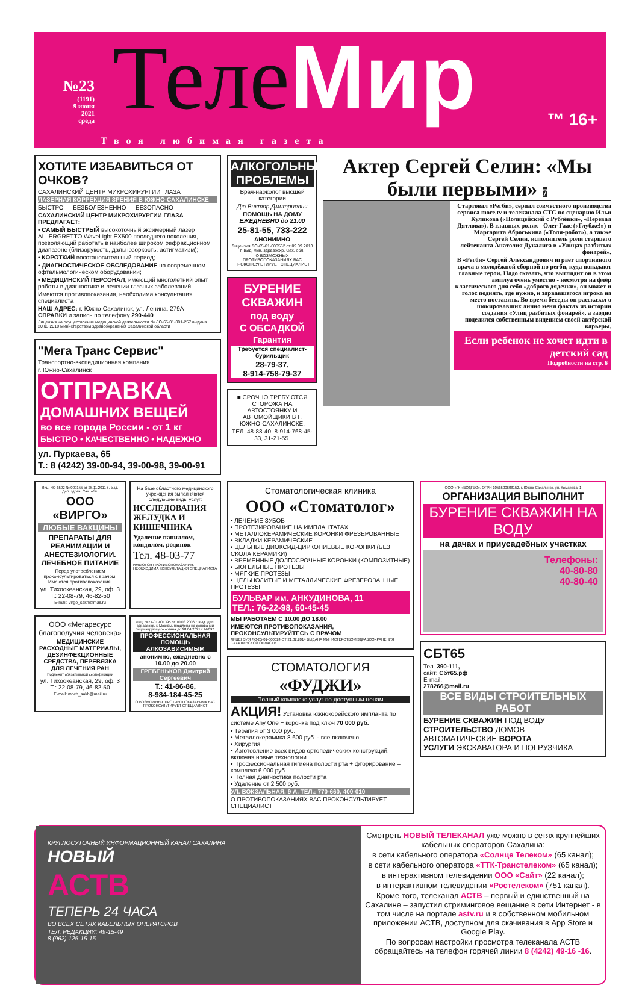№23
(1191)
9 июня
2021
среда
Теле Мир
Твоя любимая газета
™ 16+
ХОТИТЕ ИЗБАВИТЬСЯ ОТ ОЧКОВ?
САХАЛИНСКИЙ ЦЕНТР МИКРОХИРУРГИИ ГЛАЗА
ЛАЗЕРНАЯ КОРРЕКЦИЯ ЗРЕНИЯ В ЮЖНО-САХАЛИНСКЕ
БЫСТРО — БЕЗБОЛЕЗНЕННО — БЕЗОПАСНО
САХАЛИНСКИЙ ЦЕНТР МИКРОХИРУРГИИ ГЛАЗА ПРЕДЛАГАЕТ:
• САМЫЙ БЫСТРЫЙ высокоточный эксимерный лазер ALLERGRETTO WaveLight EX500 последнего поколения, позволяющий работать в наиболее широком рефракционном диапазоне (близорукость, дальнозоркость, астигматизм);
• КОРОТКИЙ восстановительный период;
• ДИАГНОСТИЧЕСКОЕ ОБСЛЕДОВАНИЕ на современном офтальмологическом оборудовании;
• МЕДИЦИНСКИЙ ПЕРСОНАЛ, имеющий многолетний опыт работы в диагностике и лечении глазных заболеваний
Имеются противопоказания, необходима консультация специалиста
НАШ АДРЕС: г. Южно-Сахалинск, ул. Ленина, 279А
СПРАВКИ и запись по телефону 290-440
Лицензия на осуществление медицинской деятельности № ЛО-65-01-001-257 выдана 20.03.2019 Министерством здравоохранения Сахалинской области
"Мега Транс Сервис"
Транспортно-экспедиционная компания
г. Южно-Сахалинск
ОТПРАВКА
ДОМАШНИХ ВЕЩЕЙ
во все города России - от 1 кг
БЫСТРО • КАЧЕСТВЕННО • НАДЕЖНО
ул. Пуркаева, 65
Т.: 8 (4242) 39-00-94, 39-00-98, 39-00-91
АЛКОГОЛЬНЫЕ ПРОБЛЕМЫ
Врач-нарколог высшей категории
Дю Виктор Дмитриевич
ПОМОЩЬ НА ДОМУ
ЕЖЕДНЕВНО до 21.00
25-81-55, 733-222
АНОНИМНО
Лицензия ЛО-65-01-000562 от 09.09.2013 г. выд. мин. здравоохр. Сах. обл.
О ВОЗМОЖНЫХ ПРОТИВОПОКАЗАНИЯХ ВАС ПРОКОНСУЛЬТИРУЕТ СПЕЦИАЛИСТ
БУРЕНИЕ СКВАЖИН
под воду
С ОБСАДКОЙ
Гарантия
Требуется специалист-бурильщик
28-79-37,
8-914-758-79-37
■ СРОЧНО ТРЕБУЮТСЯ СТОРОЖА НА АВТОСТОЯНКУ И АВТОМОЙЩИКИ В Г. ЮЖНО-САХАЛИНСКЕ.
ТЕЛ. 48-88-40, 8-914-768-45-33, 31-21-55.
Актер Сергей Селин: «Мы были первыми» 7
Стартовал «Регби», сериал совместного производства сервиса more.tv и телеканала СТС по сценарию Ильи Куликова («Полицейский с Рублёвки», «Перевал Дятлова»). В главных ролях - Олег Гаас («Глубже!») и Маргарита Аброськина («Толя-робот»), а также Сергей Селин, исполнитель роли старшего лейтенанта Анатолия Дукалиса в «Улицах разбитых фонарей».
В «Регби» Сергей Александрович играет спортивного врача в молодёжной сборной по регби, куда попадают главные герои. Надо сказать, что выглядит он в этом амплуа очень уместно - несмотря на флёр классического для себя «доброго дядечки», он может и голос поднять, где нужно, и зарвавшегося игрока на место поставить. Во время беседы он рассказал о шокировавших лично меня фактах из истории создания «Улиц разбитых фонарей», а заодно поделился собственным видением своей актёрской карьеры.
Если ребенок не хочет идти в детский сад
Подробности на стр. 6
Лиц. NO 6502 № 000155 от 25.11.2011 г., выд. Деп. здрав. Сах. обл.
ООО «ВИРГО»
ЛЮБЫЕ ВАКЦИНЫ
ПРЕПАРАТЫ ДЛЯ РЕАНИМАЦИИ И АНЕСТЕЗИОЛОГИИ. ЛЕЧЕБНОЕ ПИТАНИЕ
Перед употреблением проконсультироваться с врачом. Имеются противопоказания.
ул. Тихоокеанская, 29, оф. 3
Т.: 22-08-79, 46-82-50
E-mail: virgo_sakh@mail.ru
На базе областного медицинского учреждения выполняются следующие виды услуг:
ИССЛЕДОВАНИЯ ЖЕЛУДКА И КИШЕЧНИКА
Удаление папиллом, кондилом, родинок
Тел. 48-03-77
ИМЕЮТСЯ ПРОТИВОПОКАЗАНИЯ. НЕОБХОДИМА КОНСУЛЬТАЦИЯ СПЕЦИАЛИСТА
ООО «Мегаресурс благополучия человека»
МЕДИЦИНСКИЕ РАСХОДНЫЕ МАТЕРИАЛЫ, ДЕЗИНФЕКЦИОННЫЕ СРЕДСТВА, ПЕРЕВЯЗКА ДЛЯ ЛЕЧЕНИЯ РАН
Подлежит обязательной сертификации
ул. Тихоокеанская, 29, оф. 3
Т.: 22-08-79, 46-82-50
E-mail: mbch_sakh@mail.ru
Лиц. №77-01-001395 от 10.08.2006 г. выд. Деп. здравоохр. г. Москвы, продлена на основании лицензирующего органа до 28.04.2021 г. №697.
ПРОФЕССИОНАЛЬНАЯ ПОМОЩЬ АЛКОЗАВИСИМЫМ
анонимно, ежедневно с 10.00 до 20.00
ГРЕБЕНЬКОВ Дмитрий Сергеевич
Т.: 41-86-86,
8-984-184-45-25
О ВОЗМОЖНЫХ ПРОТИВОПОКАЗАНИЯХ ВАС ПРОКОНСУЛЬТИРУЕТ СПЕЦИАЛИСТ
Стоматологическая клиника
ООО «Стоматолог»
• ЛЕЧЕНИЕ ЗУБОВ
• ПРОТЕЗИРОВАНИЕ НА ИМПЛАНТАТАХ
• МЕТАЛЛОКЕРАМИЧЕСКИЕ КОРОНКИ ФРЕЗЕРОВАННЫЕ
• ВКЛАДКИ КЕРАМИЧЕСКИЕ
• ЦЕЛЬНЫЕ ДИОКСИД-ЦИРКОНИЕВЫЕ КОРОНКИ (БЕЗ СКОЛА КЕРАМИКИ)
• ВРЕМЕННЫЕ ДОЛГОСРОЧНЫЕ КОРОНКИ (КОМПОЗИТНЫЕ)
• БЮГЕЛЬНЫЕ ПРОТЕЗЫ
• МЯГКИЕ ПРОТЕЗЫ
• ЦЕЛЬНОЛИТЫЕ И МЕТАЛЛИЧЕСКИЕ ФРЕЗЕРОВАННЫЕ ПРОТЕЗЫ
БУЛЬВАР им. АНКУДИНОВА, 11
ТЕЛ.: 76-22-98, 60-45-45
МЫ РАБОТАЕМ С 10.00 ДО 18.00
ИМЕЮТСЯ ПРОТИВОПОКАЗАНИЯ, ПРОКОНСУЛЬТИРУЙТЕСЬ С ВРАЧОМ
ЛИЦЕНЗИЯ ЛО-65-01-000624 ОТ 21.02.2014 ВЫДАНА МИНИСТЕРСТВОМ ЗДРАВООХРАНЕНИЯ САХАЛИНСКОЙ ОБЛАСТИ
СТОМАТОЛОГИЯ
«ФУДЖИ»
Полный комплекс услуг по доступным ценам
АКЦИЯ! Установка южнокорейского импланта по системе Any One + коронка под ключ 70 000 руб.
• Терапия от 3 000 руб.
• Металлокерамика 8 600 руб. - все включено
• Хирургия
• Изготовление всех видов ортопедических конструкций, включая новые технологии
• Профессиональная гигиена полости рта + фторирование – комплекс 6 000 руб.
• Полная диагностика полости рта
• Удаление от 2 500 руб.
УЛ. ВОКЗАЛЬНАЯ, 9 А. ТЕЛ.: 770-660, 400-010
О ПРОТИВОПОКАЗАНИЯХ ВАС ПРОКОНСУЛЬТИРУЕТ СПЕЦИАЛИСТ
ООО «ГК «ВОДГЕО», ОГРН 1056500608152, г. Южно-Сахалинск, ул. Комарова, 1
ОРГАНИЗАЦИЯ ВЫПОЛНИТ
БУРЕНИЕ СКВАЖИН НА ВОДУ
на дачах и приусадебных участках
Телефоны:
40-80-80
40-80-40
СБТ65
Тел. 390-111,
сайт: Сбт65.рф
E-mail:
278266@mail.ru
ВСЕ ВИДЫ СТРОИТЕЛЬНЫХ РАБОТ
БУРЕНИЕ СКВАЖИН ПОД ВОДУ
СТРОИТЕЛЬСТВО ДОМОВ
АВТОМАТИЧЕСКИЕ ВОРОТА
УСЛУГИ ЭКСКАВАТОРА И ПОГРУЗЧИКА
КРУГЛОСУТОЧНЫЙ ИНФОРМАЦИОННЫЙ КАНАЛ САХАЛИНА
НОВЫЙ
АСТВ
ТЕПЕРЬ 24 ЧАСА
ВО ВСЕХ СЕТЯХ КАБЕЛЬНЫХ ОПЕРАТОРОВ
ТЕЛ. РЕДАКЦИИ: 49-15-49
8 (962) 125-15-15
Смотреть НОВЫЙ ТЕЛЕКАНАЛ уже можно в сетях крупнейших кабельных операторов Сахалина:
в сети кабельного оператора «Солнце Телеком» (65 канал);
в сети кабельного оператора «ТТК-Транстелеком» (65 канал);
в интерактивном телевидении ООО «Сайт» (22 канал);
в интерактивном телевидении «Ростелеком» (751 канал).
Кроме того, телеканал АСТВ – первый и единственный на Сахалине – запустил стриминговое вещание в сети Интернет - в том числе на портале astv.ru и в собственном мобильном приложении АСТВ, доступном для скачивания в App Store и Google Play.
По вопросам настройки просмотра телеканала АСТВ обращайтесь на телефон горячей линии 8 (4242) 49-16 -16.